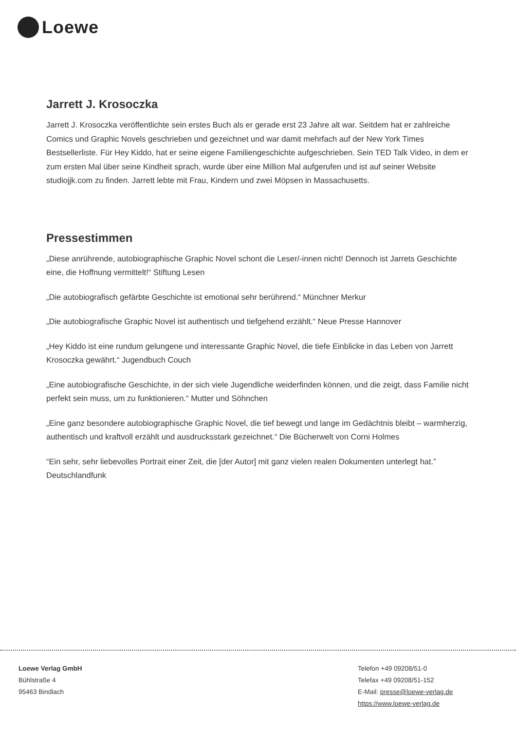Loewe
Jarrett J. Krosoczka
Jarrett J. Krosoczka veröffentlichte sein erstes Buch als er gerade erst 23 Jahre alt war. Seitdem hat er zahlreiche Comics und Graphic Novels geschrieben und gezeichnet und war damit mehrfach auf der New York Times Bestsellerliste. Für Hey Kiddo, hat er seine eigene Familiengeschichte aufgeschrieben. Sein TED Talk Video, in dem er zum ersten Mal über seine Kindheit sprach, wurde über eine Million Mal aufgerufen und ist auf seiner Website studiojjk.com zu finden. Jarrett lebte mit Frau, Kindern und zwei Möpsen in Massachusetts.
Pressestimmen
„Diese anrührende, autobiographische Graphic Novel schont die Leser/-innen nicht! Dennoch ist Jarrets Geschichte eine, die Hoffnung vermittelt!“ Stiftung Lesen
„Die autobiografisch gefärbte Geschichte ist emotional sehr berührend.“ Münchner Merkur
„Die autobiografische Graphic Novel ist authentisch und tiefgehend erzählt.“ Neue Presse Hannover
„Hey Kiddo ist eine rundum gelungene und interessante Graphic Novel, die tiefe Einblicke in das Leben von Jarrett Krosoczka gewährt.“ Jugendbuch Couch
„Eine autobiografische Geschichte, in der sich viele Jugendliche weiderfinden können, und die zeigt, dass Familie nicht perfekt sein muss, um zu funktionieren.“ Mutter und Söhnchen
„Eine ganz besondere autobiographische Graphic Novel, die tief bewegt und lange im Gedächtnis bleibt – warmherzig, authentisch und kraftvoll erzählt und ausdrucksstark gezeichnet.“ Die Bücherwelt von Corni Holmes
“Ein sehr, sehr liebevolles Portrait einer Zeit, die [der Autor] mit ganz vielen realen Dokumenten unterlegt hat.” Deutschlandfunk
Loewe Verlag GmbH
Bühlstraße 4
95463 Bindlach
Telefon +49 09208/51-0
Telefax +49 09208/51-152
E-Mail: presse@loewe-verlag.de
https://www.loewe-verlag.de